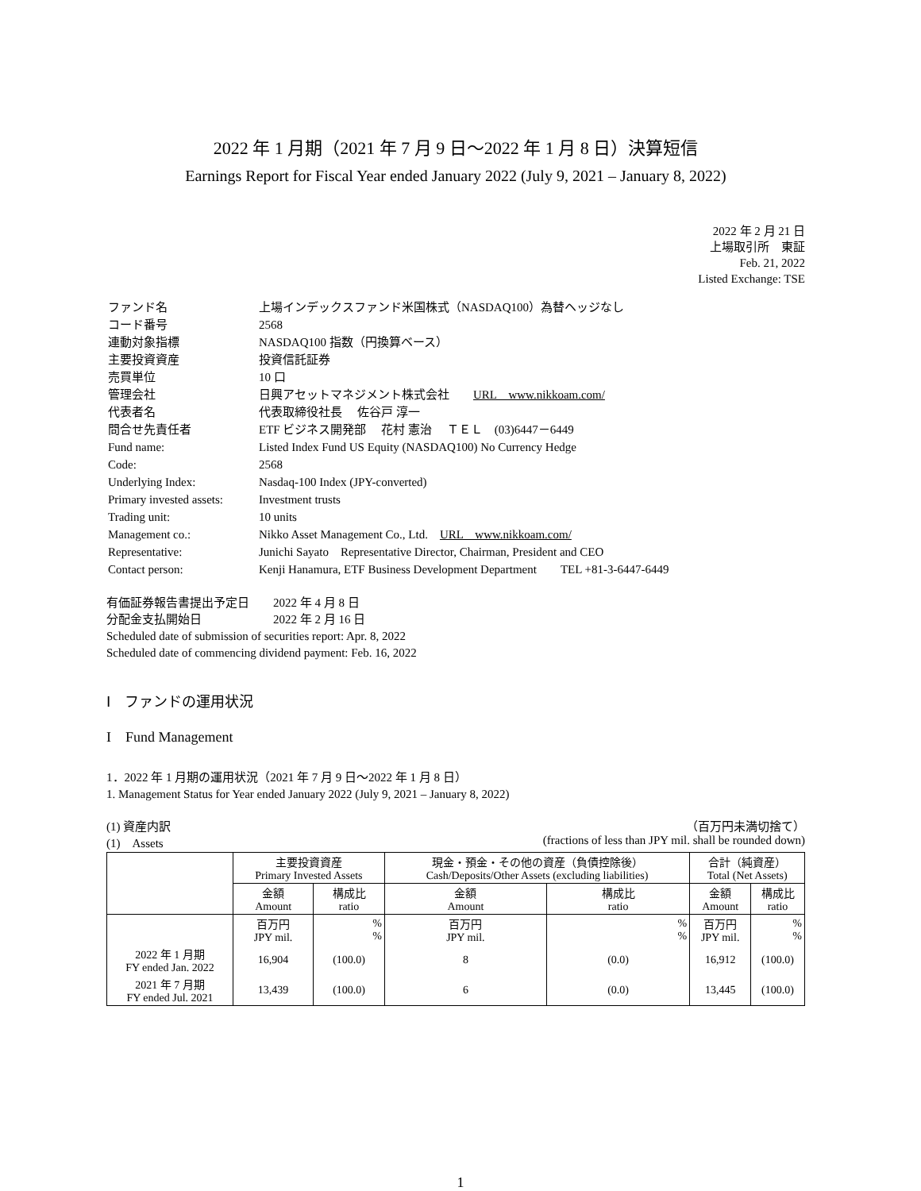2022 年 1 月期（2021 年 7 月 9 日～2022 年 1 月 8 日）決算短信
Earnings Report for Fiscal Year ended January 2022 (July 9, 2021 – January 8, 2022)
2022 年 2 月 21 日
上場取引所　東証
Feb. 21, 2022
Listed Exchange: TSE
| ファンド名 | 上場インデックスファンド米国株式（NASDAQ100）為替ヘッジなし |
| コード番号 | 2568 |
| 連動対象指標 | NASDAQ100 指数（円換算ベース） |
| 主要投資資産 | 投資信託証券 |
| 売買単位 | 10 口 |
| 管理会社 | 日興アセットマネジメント株式会社 URL www.nikkoam.com/ |
| 代表者名 | 代表取締役社長 佐谷戸 淳一 |
| 問合せ先責任者 | ETF ビジネス開発部 花村 憲治 ＴＥＬ (03)6447－6449 |
| Fund name: | Listed Index Fund US Equity (NASDAQ100) No Currency Hedge |
| Code: | 2568 |
| Underlying Index: | Nasdaq-100 Index (JPY-converted) |
| Primary invested assets: | Investment trusts |
| Trading unit: | 10 units |
| Management co.: | Nikko Asset Management Co., Ltd. URL www.nikkoam.com/ |
| Representative: | Junichi Sayato Representative Director, Chairman, President and CEO |
| Contact person: | Kenji Hanamura, ETF Business Development Department TEL +81-3-6447-6449 |
有価証券報告書提出予定日　　2022 年 4 月 8 日
分配金支払開始日　　　　　　2022 年 2 月 16 日
Scheduled date of submission of securities report: Apr. 8, 2022
Scheduled date of commencing dividend payment: Feb. 16, 2022
Ⅰ　ファンドの運用状況
I　Fund Management
1．2022 年 1 月期の運用状況（2021 年 7 月 9 日～2022 年 1 月 8 日）
1. Management Status for Year ended January 2022 (July 9, 2021 – January 8, 2022)
(1) 資産内訳
(1)　Assets （百万円未満切捨て）
(fractions of less than JPY mil. shall be rounded down)
| | 主要投資資産 Primary Invested Assets | | 現金・預金・その他の資産（負債控除後） Cash/Deposits/Other Assets (excluding liabilities) | | 合計（純資産） Total (Net Assets) | |
| --- | --- | --- | --- | --- | --- | --- |
| | 金額 Amount | 構成比 ratio | 金額 Amount | 構成比 ratio | 金額 Amount | 構成比 ratio |
| | 百万円 JPY mil. | % % | 百万円 JPY mil. | % % | 百万円 JPY mil. | % % |
| 2022 年 1 月期 FY ended Jan. 2022 | 16,904 | (100.0) | 8 | (0.0) | 16,912 | (100.0) |
| 2021 年 7 月期 FY ended Jul. 2021 | 13,439 | (100.0) | 6 | (0.0) | 13,445 | (100.0) |
1